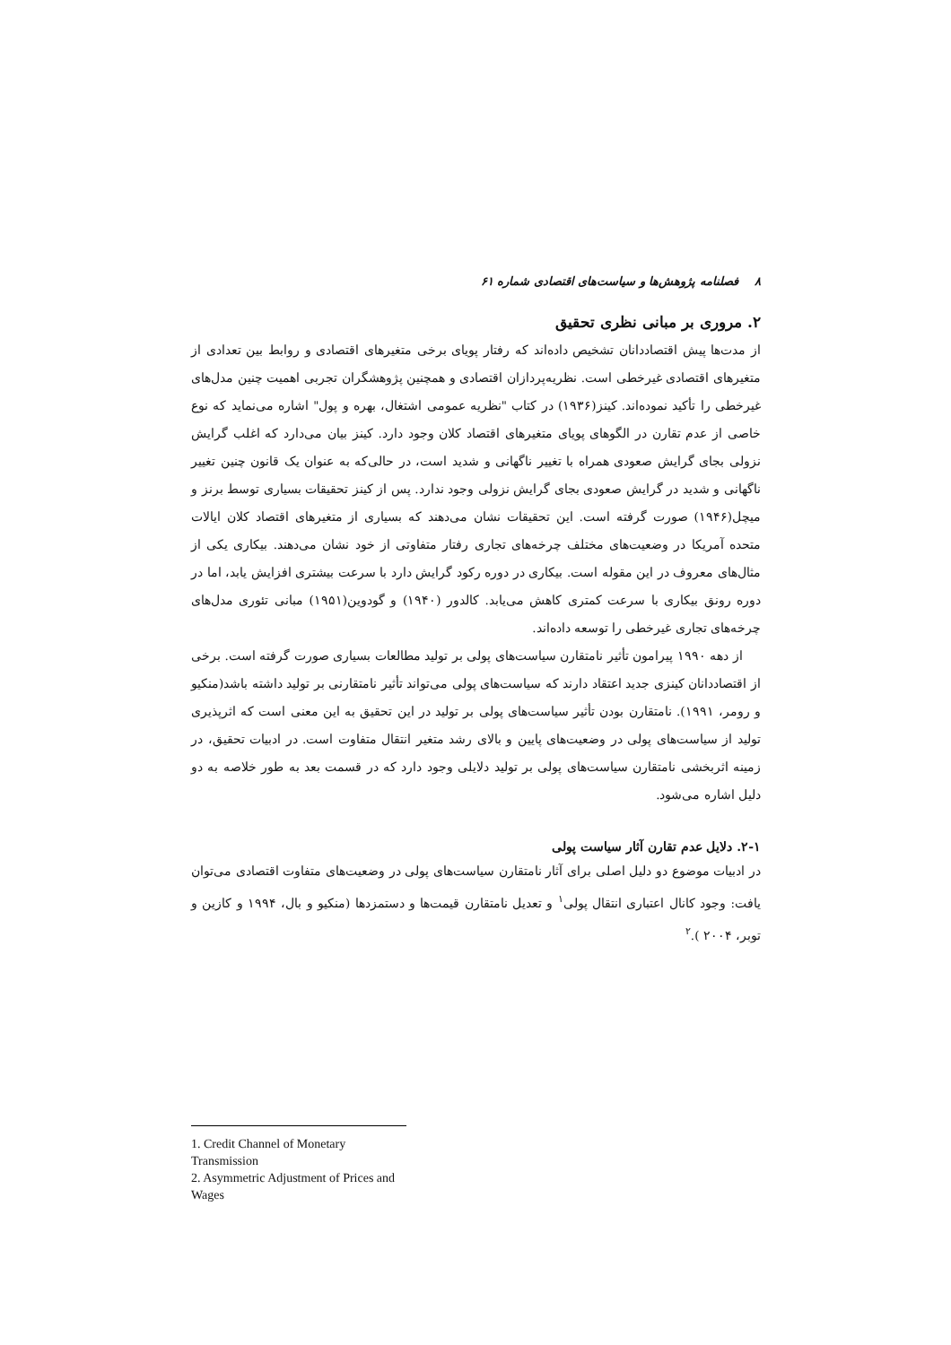۸ فصلنامه پژوهش‌ها و سیاست‌های اقتصادی شماره ۶۱
۲. مروری بر مبانی نظری تحقیق
از مدت‌ها پیش اقتصاددانان تشخیص داده‌اند که رفتار پویای برخی متغیرهای اقتصادی و روابط بین تعدادی از متغیرهای اقتصادی غیرخطی است. نظریه‌پردازان اقتصادی و همچنین پژوهشگران تجربی اهمیت چنین مدل‌های غیرخطی را تأکید نموده‌اند. کینز(۱۹۳۶) در کتاب "نظریه عمومی اشتغال، بهره و پول" اشاره می‌نماید که نوع خاصی از عدم تقارن در الگوهای پویای متغیرهای اقتصاد کلان وجود دارد. کینز بیان می‌دارد که اغلب گرایش نزولی بجای گرایش صعودی همراه با تغییر ناگهانی و شدید است، در حالی‌که به عنوان یک قانون چنین تغییر ناگهانی و شدید در گرایش صعودی بجای گرایش نزولی وجود ندارد. پس از کینز تحقیقات بسیاری توسط برنز و میچل(۱۹۴۶) صورت گرفته است. این تحقیقات نشان می‌دهند که بسیاری از متغیرهای اقتصاد کلان ایالات متحده آمریکا در وضعیت‌های مختلف چرخه‌های تجاری رفتار متفاوتی از خود نشان می‌دهند. بیکاری یکی از مثال‌های معروف در این مقوله است. بیکاری در دوره رکود گرایش دارد با سرعت بیشتری افزایش یابد، اما در دوره رونق بیکاری با سرعت کمتری کاهش می‌یابد. کالدور (۱۹۴۰) و گودوین(۱۹۵۱) مبانی تئوری مدل‌های چرخه‌های تجاری غیرخطی را توسعه داده‌اند.
از دهه ۱۹۹۰ پیرامون تأثیر نامتقارن سیاست‌های پولی بر تولید مطالعات بسیاری صورت گرفته است. برخی از اقتصاددانان کینزی جدید اعتقاد دارند که سیاست‌های پولی می‌تواند تأثیر نامتقارنی بر تولید داشته باشد(منکیو و رومر، ۱۹۹۱). نامتقارن بودن تأثیر سیاست‌های پولی بر تولید در این تحقیق به این معنی است که اثرپذیری تولید از سیاست‌های پولی در وضعیت‌های پایین و بالای رشد متغیر انتقال متفاوت است. در ادبیات تحقیق، در زمینه اثربخشی نامتقارن سیاست‌های پولی بر تولید دلایلی وجود دارد که در قسمت بعد به طور خلاصه به دو دلیل اشاره می‌شود.
۲-۱. دلایل عدم تقارن آثار سیاست پولی
در ادبیات موضوع دو دلیل اصلی برای آثار نامتقارن سیاست‌های پولی در وضعیت‌های متفاوت اقتصادی می‌توان یافت: وجود کانال اعتباری انتقال پولی<sup>۱</sup> و تعدیل نامتقارن قیمت‌ها و دستمزدها (منکیو و بال، ۱۹۹۴ و کازین و توبر، ۲۰۰۴ ).<sup>۲</sup>
1. Credit Channel of Monetary Transmission
2. Asymmetric Adjustment of Prices and Wages